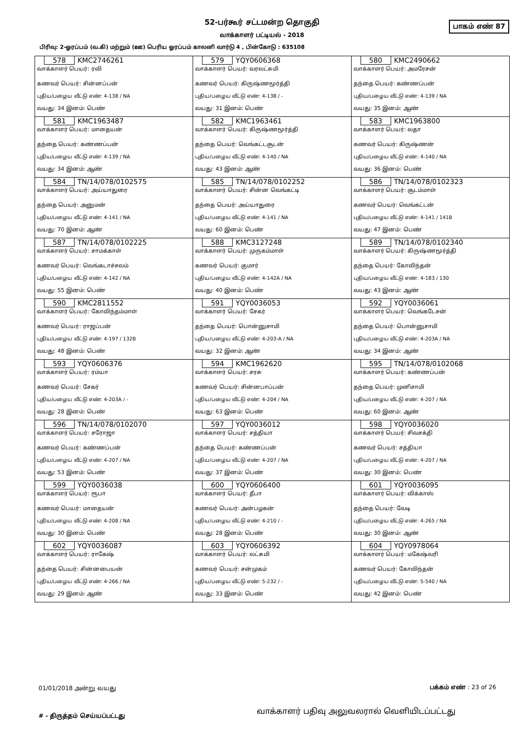52-பர்கூர் சட்டமன்ற தொகுதி
பாகம் எண் 87
வாக்காளர் பட்டியல் - 2018
பிரிவு: 2-ஓரப்பம் (வ.கி) மற்றும் (ஊ) பெரிய ஓரப்பம் காலனி வார்டு 4 , பின்கோடு : 635108
| 578 KMC2746261 வாக்காளர் பெயர்: ரவி கணவர் பெயர்: சின்னப்பன் புதிய/பழைய வீட்டு எண்: 4-138 / NA வயது: 34 இனம்: பெண் | 579 YQY0606368 வாக்காளர் பெயர்: வரலட்சுமி கணவர் பெயர்: கிருஷ்ணமூர்த்தி புதிய/பழைய வீட்டு எண்: 4-138 / - வயது: 31 இனம்: பெண் | 580 KMC2490662 வாக்காளர் பெயர்: அமரேசன் தந்தை பெயர்: கண்ணப்பன் புதிய/பழைய வீட்டு எண்: 4-139 / NA வயது: 35 இனம்: ஆண் |
| 581 KMC1963487 வாக்காளர் பெயர்: மாதையன் தந்தை பெயர்: கண்ணப்பன் புதிய/பழைய வீட்டு எண்: 4-139 / NA வயது: 34 இனம்: ஆண் | 582 KMC1963461 வாக்காளர் பெயர்: கிருஷ்ணமூர்த்தி தந்தை பெயர்: வெங்கட்டசூடன் புதிய/பழைய வீட்டு எண்: 4-140 / NA வயது: 43 இனம்: ஆண் | 583 KMC1963800 வாக்காளர் பெயர்: லதா கணவர் பெயர்: கிருஷ்ணன் புதிய/பழைய வீட்டு எண்: 4-140 / NA வயது: 36 இனம்: பெண் |
| 584 TN/14/078/0102575 வாக்காளர் பெயர்: அய்யாதுரை தந்தை பெயர்: அனுமன் புதிய/பழைய வீட்டு எண்: 4-141 / NA வயது: 70 இனம்: ஆண் | 585 TN/14/078/0102252 வாக்காளர் பெயர்: சின்ன வெங்கட்டி தந்தை பெயர்: அய்யாதுரை புதிய/பழைய வீட்டு எண்: 4-141 / NA வயது: 60 இனம்: பெண் | 586 TN/14/078/0102323 வாக்காளர் பெயர்: சூடம்மாள் கணவர் பெயர்: வெங்கட்டன் புதிய/பழைய வீட்டு எண்: 4-141 / 141B வயது: 47 இனம்: பெண் |
| 587 TN/14/078/0102225 வாக்காளர் பெயர்: சாமக்காள் கணவர் பெயர்: வெங்கடாச்சலம் புதிய/பழைய வீட்டு எண்: 4-142 / NA வயது: 55 இனம்: பெண் | 588 KMC3127248 வாக்காளர் பெயர்: முருகம்மாள் கணவர் பெயர்: குமார் புதிய/பழைய வீட்டு எண்: 4-142A / NA வயது: 40 இனம்: பெண் | 589 TN/14/078/0102340 வாக்காளர் பெயர்: கிருஷ்ணமூர்த்தி தந்தை பெயர்: கோவிந்தன் புதிய/பழைய வீட்டு எண்: 4-183 / 130 வயது: 43 இனம்: ஆண் |
| 590 KMC2811552 வாக்காளர் பெயர்: கோவிந்தம்மாள் கணவர் பெயர்: ராஜப்பன் புதிய/பழைய வீட்டு எண்: 4-197 / 132B வயது: 48 இனம்: பெண் | 591 YQY0036053 வாக்காளர் பெயர்: சேகர் தந்தை பெயர்: பொன்னுசாமி புதிய/பழைய வீட்டு எண்: 4-203-A / NA வயது: 32 இனம்: ஆண் | 592 YQY0036061 வாக்காளர் பெயர்: வெங்கடேசன் தந்தை பெயர்: பொன்னுசாமி புதிய/பழைய வீட்டு எண்: 4-203A / NA வயது: 34 இனம்: ஆண் |
| 593 YQY0606376 வாக்காளர் பெயர்: ரம்யா கணவர் பெயர்: சேகர் புதிய/பழைய வீட்டு எண்: 4-203A / - வயது: 28 இனம்: பெண் | 594 KMC1962620 வாக்காளர் பெயர்: சரசு கணவர் பெயர்: சின்னபாப்பன் புதிய/பழைய வீட்டு எண்: 4-204 / NA வயது: 63 இனம்: பெண் | 595 TN/14/078/0102068 வாக்காளர் பெயர்: கண்ணப்பன் தந்தை பெயர்: முனிசாமி புதிய/பழைய வீட்டு எண்: 4-207 / NA வயது: 60 இனம்: ஆண் |
| 596 TN/14/078/0102070 வாக்காளர் பெயர்: சரோஜா கணவர் பெயர்: கண்ணப்பன் புதிய/பழைய வீட்டு எண்: 4-207 / NA வயது: 53 இனம்: பெண் | 597 YQY0036012 வாக்காளர் பெயர்: சத்தியா தந்தை பெயர்: கண்ணப்பன் புதிய/பழைய வீட்டு எண்: 4-207 / NA வயது: 37 இனம்: பெண் | 598 YQY0036020 வாக்காளர் பெயர்: சிவசக்தி கணவர் பெயர்: சத்தியா புதிய/பழைய வீட்டு எண்: 4-207 / NA வயது: 30 இனம்: பெண் |
| 599 YQY0036038 வாக்காளர் பெயர்: ரூபா கணவர் பெயர்: மாதையன் புதிய/பழைய வீட்டு எண்: 4-208 / NA வயது: 30 இனம்: பெண் | 600 YQY0606400 வாக்காளர் பெயர்: தீபா கணவர் பெயர்: அன்பழகன் புதிய/பழைய வீட்டு எண்: 4-210 / - வயது: 28 இனம்: பெண் | 601 YQY0036095 வாக்காளர் பெயர்: விக்காஸ் தந்தை பெயர்: வேடி புதிய/பழைய வீட்டு எண்: 4-265 / NA வயது: 30 இனம்: ஆண் |
| 602 YQY0036087 வாக்காளர் பெயர்: ராகேஷ் தந்தை பெயர்: சின்னபையன் புதிய/பழைய வீட்டு எண்: 4-266 / NA வயது: 29 இனம்: ஆண் | 603 YQY0606392 வாக்காளர் பெயர்: லட்சுமி கணவர் பெயர்: சன்முகம் புதிய/பழைய வீட்டு எண்: 5-232 / - வயது: 33 இனம்: பெண் | 604 YQY0978064 வாக்காளர் பெயர்: மகேஷ்வரி கணவர் பெயர்: கோவிந்தன் புதிய/பழைய வீட்டு எண்: 5-540 / NA வயது: 42 இனம்: பெண் |
01/01/2018 அன்று வயது பக்கம் எண் : 23 of 26
# - திருத்தம் செய்யப்பட்டது
வாக்காளர் பதிவு அலுவலரால் வெளியிடப்பட்டது